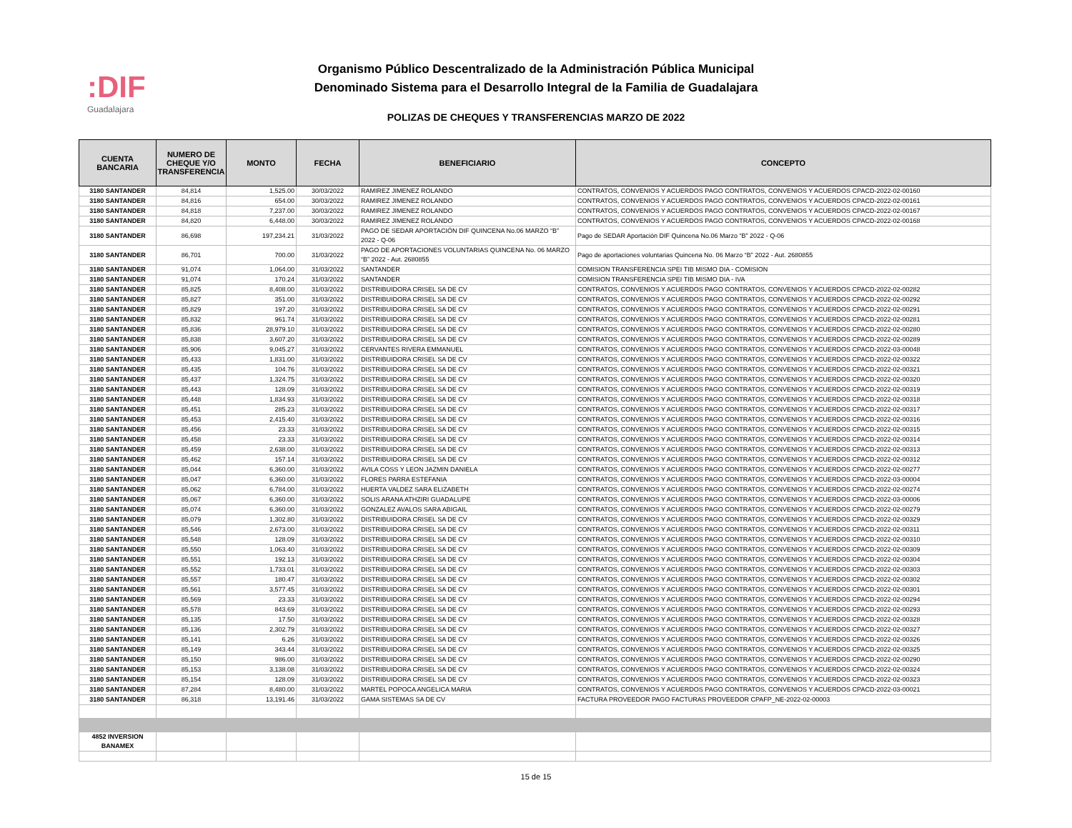:DIF
Guadalajara
Organismo Público Descentralizado de la Administración Pública Municipal
Denominado Sistema para el Desarrollo Integral de la Familia de Guadalajara
POLIZAS DE CHEQUES Y TRANSFERENCIAS MARZO DE 2022
| CUENTA BANCARIA | NUMERO DE CHEQUE Y/O TRANSFERENCIA | MONTO | FECHA | BENEFICIARIO | CONCEPTO |
| --- | --- | --- | --- | --- | --- |
| 3180 SANTANDER | 84,814 | 1,525.00 | 30/03/2022 | RAMIREZ JIMENEZ ROLANDO | CONTRATOS, CONVENIOS Y ACUERDOS PAGO CONTRATOS, CONVENIOS Y ACUERDOS CPACD-2022-02-00160 |
| 3180 SANTANDER | 84,816 | 654.00 | 30/03/2022 | RAMIREZ JIMENEZ ROLANDO | CONTRATOS, CONVENIOS Y ACUERDOS PAGO CONTRATOS, CONVENIOS Y ACUERDOS CPACD-2022-02-00161 |
| 3180 SANTANDER | 84,818 | 7,237.00 | 30/03/2022 | RAMIREZ JIMENEZ ROLANDO | CONTRATOS, CONVENIOS Y ACUERDOS PAGO CONTRATOS, CONVENIOS Y ACUERDOS CPACD-2022-02-00167 |
| 3180 SANTANDER | 84,820 | 6,448.00 | 30/03/2022 | RAMIREZ JIMENEZ ROLANDO | CONTRATOS, CONVENIOS Y ACUERDOS PAGO CONTRATOS, CONVENIOS Y ACUERDOS CPACD-2022-02-00168 |
| 3180 SANTANDER | 86,698 | 197,234.21 | 31/03/2022 | PAGO DE SEDAR APORTACIÓN DIF QUINCENA No.06 MARZO “B” 2022 - Q-06 | Pago de SEDAR Aportación DIF Quincena No.06 Marzo “B” 2022 - Q-06 |
| 3180 SANTANDER | 86,701 | 700.00 | 31/03/2022 | PAGO DE APORTACIONES VOLUNTARIAS QUINCENA No. 06 MARZO “B” 2022 - Aut. 2680855 | Pago de aportaciones voluntarias Quincena No. 06 Marzo “B” 2022 - Aut. 2680855 |
| 3180 SANTANDER | 91,074 | 1,064.00 | 31/03/2022 | SANTANDER | COMISION TRANSFERENCIA SPEI TIB MISMO DIA - COMISION |
| 3180 SANTANDER | 91,074 | 170.24 | 31/03/2022 | SANTANDER | COMISION TRANSFERENCIA SPEI TIB MISMO DIA - IVA |
| 3180 SANTANDER | 85,825 | 8,408.00 | 31/03/2022 | DISTRIBUIDORA CRISEL SA DE CV | CONTRATOS, CONVENIOS Y ACUERDOS PAGO CONTRATOS, CONVENIOS Y ACUERDOS CPACD-2022-02-00282 |
| 3180 SANTANDER | 85,827 | 351.00 | 31/03/2022 | DISTRIBUIDORA CRISEL SA DE CV | CONTRATOS, CONVENIOS Y ACUERDOS PAGO CONTRATOS, CONVENIOS Y ACUERDOS CPACD-2022-02-00292 |
| 3180 SANTANDER | 85,829 | 197.20 | 31/03/2022 | DISTRIBUIDORA CRISEL SA DE CV | CONTRATOS, CONVENIOS Y ACUERDOS PAGO CONTRATOS, CONVENIOS Y ACUERDOS CPACD-2022-02-00291 |
| 3180 SANTANDER | 85,832 | 961.74 | 31/03/2022 | DISTRIBUIDORA CRISEL SA DE CV | CONTRATOS, CONVENIOS Y ACUERDOS PAGO CONTRATOS, CONVENIOS Y ACUERDOS CPACD-2022-02-00281 |
| 3180 SANTANDER | 85,836 | 28,979.10 | 31/03/2022 | DISTRIBUIDORA CRISEL SA DE CV | CONTRATOS, CONVENIOS Y ACUERDOS PAGO CONTRATOS, CONVENIOS Y ACUERDOS CPACD-2022-02-00280 |
| 3180 SANTANDER | 85,838 | 3,607.20 | 31/03/2022 | DISTRIBUIDORA CRISEL SA DE CV | CONTRATOS, CONVENIOS Y ACUERDOS PAGO CONTRATOS, CONVENIOS Y ACUERDOS CPACD-2022-02-00289 |
| 3180 SANTANDER | 85,906 | 9,045.27 | 31/03/2022 | CERVANTES RIVERA EMMANUEL | CONTRATOS, CONVENIOS Y ACUERDOS PAGO CONTRATOS, CONVENIOS Y ACUERDOS CPACD-2022-03-00048 |
| 3180 SANTANDER | 85,433 | 1,831.00 | 31/03/2022 | DISTRIBUIDORA CRISEL SA DE CV | CONTRATOS, CONVENIOS Y ACUERDOS PAGO CONTRATOS, CONVENIOS Y ACUERDOS CPACD-2022-02-00322 |
| 3180 SANTANDER | 85,435 | 104.76 | 31/03/2022 | DISTRIBUIDORA CRISEL SA DE CV | CONTRATOS, CONVENIOS Y ACUERDOS PAGO CONTRATOS, CONVENIOS Y ACUERDOS CPACD-2022-02-00321 |
| 3180 SANTANDER | 85,437 | 1,324.75 | 31/03/2022 | DISTRIBUIDORA CRISEL SA DE CV | CONTRATOS, CONVENIOS Y ACUERDOS PAGO CONTRATOS, CONVENIOS Y ACUERDOS CPACD-2022-02-00320 |
| 3180 SANTANDER | 85,443 | 128.09 | 31/03/2022 | DISTRIBUIDORA CRISEL SA DE CV | CONTRATOS, CONVENIOS Y ACUERDOS PAGO CONTRATOS, CONVENIOS Y ACUERDOS CPACD-2022-02-00319 |
| 3180 SANTANDER | 85,448 | 1,834.93 | 31/03/2022 | DISTRIBUIDORA CRISEL SA DE CV | CONTRATOS, CONVENIOS Y ACUERDOS PAGO CONTRATOS, CONVENIOS Y ACUERDOS CPACD-2022-02-00318 |
| 3180 SANTANDER | 85,451 | 285.23 | 31/03/2022 | DISTRIBUIDORA CRISEL SA DE CV | CONTRATOS, CONVENIOS Y ACUERDOS PAGO CONTRATOS, CONVENIOS Y ACUERDOS CPACD-2022-02-00317 |
| 3180 SANTANDER | 85,453 | 2,415.40 | 31/03/2022 | DISTRIBUIDORA CRISEL SA DE CV | CONTRATOS, CONVENIOS Y ACUERDOS PAGO CONTRATOS, CONVENIOS Y ACUERDOS CPACD-2022-02-00316 |
| 3180 SANTANDER | 85,456 | 23.33 | 31/03/2022 | DISTRIBUIDORA CRISEL SA DE CV | CONTRATOS, CONVENIOS Y ACUERDOS PAGO CONTRATOS, CONVENIOS Y ACUERDOS CPACD-2022-02-00315 |
| 3180 SANTANDER | 85,458 | 23.33 | 31/03/2022 | DISTRIBUIDORA CRISEL SA DE CV | CONTRATOS, CONVENIOS Y ACUERDOS PAGO CONTRATOS, CONVENIOS Y ACUERDOS CPACD-2022-02-00314 |
| 3180 SANTANDER | 85,459 | 2,638.00 | 31/03/2022 | DISTRIBUIDORA CRISEL SA DE CV | CONTRATOS, CONVENIOS Y ACUERDOS PAGO CONTRATOS, CONVENIOS Y ACUERDOS CPACD-2022-02-00313 |
| 3180 SANTANDER | 85,462 | 157.14 | 31/03/2022 | DISTRIBUIDORA CRISEL SA DE CV | CONTRATOS, CONVENIOS Y ACUERDOS PAGO CONTRATOS, CONVENIOS Y ACUERDOS CPACD-2022-02-00312 |
| 3180 SANTANDER | 85,044 | 6,360.00 | 31/03/2022 | AVILA COSS Y LEON JAZMIN DANIELA | CONTRATOS, CONVENIOS Y ACUERDOS PAGO CONTRATOS, CONVENIOS Y ACUERDOS CPACD-2022-02-00277 |
| 3180 SANTANDER | 85,047 | 6,360.00 | 31/03/2022 | FLORES PARRA ESTEFANIA | CONTRATOS, CONVENIOS Y ACUERDOS PAGO CONTRATOS, CONVENIOS Y ACUERDOS CPACD-2022-03-00004 |
| 3180 SANTANDER | 85,062 | 6,784.00 | 31/03/2022 | HUERTA VALDEZ SARA ELIZABETH | CONTRATOS, CONVENIOS Y ACUERDOS PAGO CONTRATOS, CONVENIOS Y ACUERDOS CPACD-2022-02-00274 |
| 3180 SANTANDER | 85,067 | 6,360.00 | 31/03/2022 | SOLIS ARANA ATHZIRI GUADALUPE | CONTRATOS, CONVENIOS Y ACUERDOS PAGO CONTRATOS, CONVENIOS Y ACUERDOS CPACD-2022-03-00006 |
| 3180 SANTANDER | 85,074 | 6,360.00 | 31/03/2022 | GONZALEZ AVALOS SARA ABIGAIL | CONTRATOS, CONVENIOS Y ACUERDOS PAGO CONTRATOS, CONVENIOS Y ACUERDOS CPACD-2022-02-00279 |
| 3180 SANTANDER | 85,079 | 1,302.80 | 31/03/2022 | DISTRIBUIDORA CRISEL SA DE CV | CONTRATOS, CONVENIOS Y ACUERDOS PAGO CONTRATOS, CONVENIOS Y ACUERDOS CPACD-2022-02-00329 |
| 3180 SANTANDER | 85,546 | 2,673.00 | 31/03/2022 | DISTRIBUIDORA CRISEL SA DE CV | CONTRATOS, CONVENIOS Y ACUERDOS PAGO CONTRATOS, CONVENIOS Y ACUERDOS CPACD-2022-02-00311 |
| 3180 SANTANDER | 85,548 | 128.09 | 31/03/2022 | DISTRIBUIDORA CRISEL SA DE CV | CONTRATOS, CONVENIOS Y ACUERDOS PAGO CONTRATOS, CONVENIOS Y ACUERDOS CPACD-2022-02-00310 |
| 3180 SANTANDER | 85,550 | 1,063.40 | 31/03/2022 | DISTRIBUIDORA CRISEL SA DE CV | CONTRATOS, CONVENIOS Y ACUERDOS PAGO CONTRATOS, CONVENIOS Y ACUERDOS CPACD-2022-02-00309 |
| 3180 SANTANDER | 85,551 | 192.13 | 31/03/2022 | DISTRIBUIDORA CRISEL SA DE CV | CONTRATOS, CONVENIOS Y ACUERDOS PAGO CONTRATOS, CONVENIOS Y ACUERDOS CPACD-2022-02-00304 |
| 3180 SANTANDER | 85,552 | 1,733.01 | 31/03/2022 | DISTRIBUIDORA CRISEL SA DE CV | CONTRATOS, CONVENIOS Y ACUERDOS PAGO CONTRATOS, CONVENIOS Y ACUERDOS CPACD-2022-02-00303 |
| 3180 SANTANDER | 85,557 | 180.47 | 31/03/2022 | DISTRIBUIDORA CRISEL SA DE CV | CONTRATOS, CONVENIOS Y ACUERDOS PAGO CONTRATOS, CONVENIOS Y ACUERDOS CPACD-2022-02-00302 |
| 3180 SANTANDER | 85,561 | 3,577.45 | 31/03/2022 | DISTRIBUIDORA CRISEL SA DE CV | CONTRATOS, CONVENIOS Y ACUERDOS PAGO CONTRATOS, CONVENIOS Y ACUERDOS CPACD-2022-02-00301 |
| 3180 SANTANDER | 85,569 | 23.33 | 31/03/2022 | DISTRIBUIDORA CRISEL SA DE CV | CONTRATOS, CONVENIOS Y ACUERDOS PAGO CONTRATOS, CONVENIOS Y ACUERDOS CPACD-2022-02-00294 |
| 3180 SANTANDER | 85,578 | 843.69 | 31/03/2022 | DISTRIBUIDORA CRISEL SA DE CV | CONTRATOS, CONVENIOS Y ACUERDOS PAGO CONTRATOS, CONVENIOS Y ACUERDOS CPACD-2022-02-00293 |
| 3180 SANTANDER | 85,135 | 17.50 | 31/03/2022 | DISTRIBUIDORA CRISEL SA DE CV | CONTRATOS, CONVENIOS Y ACUERDOS PAGO CONTRATOS, CONVENIOS Y ACUERDOS CPACD-2022-02-00328 |
| 3180 SANTANDER | 85,136 | 2,302.79 | 31/03/2022 | DISTRIBUIDORA CRISEL SA DE CV | CONTRATOS, CONVENIOS Y ACUERDOS PAGO CONTRATOS, CONVENIOS Y ACUERDOS CPACD-2022-02-00327 |
| 3180 SANTANDER | 85,141 | 6.26 | 31/03/2022 | DISTRIBUIDORA CRISEL SA DE CV | CONTRATOS, CONVENIOS Y ACUERDOS PAGO CONTRATOS, CONVENIOS Y ACUERDOS CPACD-2022-02-00326 |
| 3180 SANTANDER | 85,149 | 343.44 | 31/03/2022 | DISTRIBUIDORA CRISEL SA DE CV | CONTRATOS, CONVENIOS Y ACUERDOS PAGO CONTRATOS, CONVENIOS Y ACUERDOS CPACD-2022-02-00325 |
| 3180 SANTANDER | 85,150 | 986.00 | 31/03/2022 | DISTRIBUIDORA CRISEL SA DE CV | CONTRATOS, CONVENIOS Y ACUERDOS PAGO CONTRATOS, CONVENIOS Y ACUERDOS CPACD-2022-02-00290 |
| 3180 SANTANDER | 85,153 | 3,138.08 | 31/03/2022 | DISTRIBUIDORA CRISEL SA DE CV | CONTRATOS, CONVENIOS Y ACUERDOS PAGO CONTRATOS, CONVENIOS Y ACUERDOS CPACD-2022-02-00324 |
| 3180 SANTANDER | 85,154 | 128.09 | 31/03/2022 | DISTRIBUIDORA CRISEL SA DE CV | CONTRATOS, CONVENIOS Y ACUERDOS PAGO CONTRATOS, CONVENIOS Y ACUERDOS CPACD-2022-02-00323 |
| 3180 SANTANDER | 87,284 | 8,480.00 | 31/03/2022 | MARTEL POPOCA ANGELICA MARIA | CONTRATOS, CONVENIOS Y ACUERDOS PAGO CONTRATOS, CONVENIOS Y ACUERDOS CPACD-2022-03-00021 |
| 3180 SANTANDER | 86,318 | 13,191.46 | 31/03/2022 | GAMA SISTEMAS SA DE CV | FACTURA PROVEEDOR PAGO FACTURAS PROVEEDOR CPAFP_NE-2022-02-00003 |
| 4852 INVERSION BANAMEX | | | | | |
15 de 15